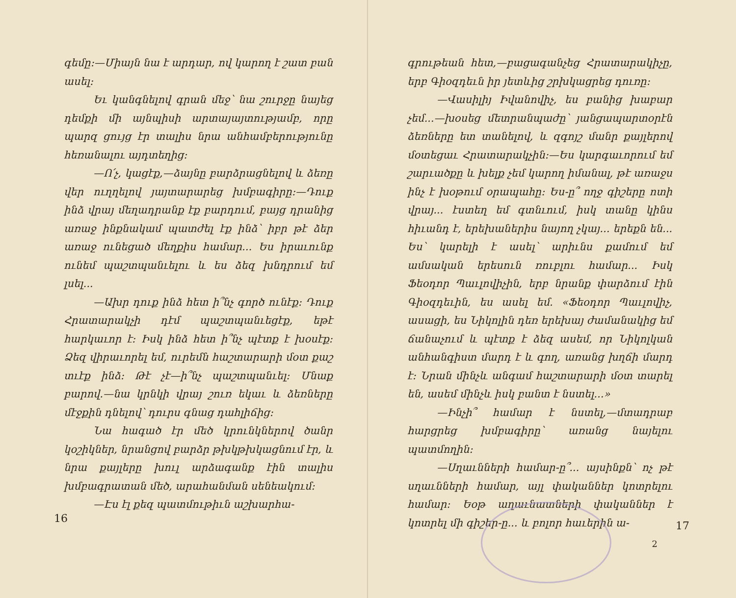գեմը։—Միայն նա է արդար, ով կարող է շատ բան ասել։
Եւ կանգնելով գրան մեջ՝ նա շուրջը նայեց դեմքի մի այնպիսի արտայայտությամբ, որը պարզ ցույց էր տալիս նրա անհամբերությունը հեռանալու այդտեղից։
—Ո՛չ, կացէք,—ձայնը բարձրացնելով և ձեռը վեր ուղղելով յայտարարեց խմբագիրը։—Դուք ինձ վրայ մեղադրանք էք բարդում, բայց դրանից առաջ ինքնակամ պատժել էք ինձ՝ իբր թէ ձեր առաջ ունեցած մեղքիս համար... Ես իրաւունք ունեմ պաշտպանւելու և ես ձեզ խնդրում եմ լսել...
—Ախր դուք ինձ հետ ի՞նչ գործ ունէք։ Դուք Հրատարակչի դէմ պաշտպանւեցէք, եթէ հարկաւոր է։ Իսկ ինձ հետ ի՞նչ պէտք է խօսէք։ Ձեզ վիրաւորել եմ, ուրեմն հաշտարարի մօտ քաշ տւէք ինձ։ Թէ չէ—ի՞նչ պաշտպանւել։ Մնաք բարով.—նա կրնկի վրայ շուռ եկաւ և ձեռները մէջքին դնելով՝ դուրս գնաց դահլիճից։
Նա հագած էր մեծ կրունկներով ծանր կօշիկներ, նրանցով բարձր թխկթխկացնում էր, և նրա քայլերը խուլ արձագանք էին տալիս խմբագրատան մեծ, արահանման սենեակում։
—Էս էլ քեզ պատմութիւն աշխարհա-
16
գրութեան հետ,—բացագանչեց Հրատարակիչը, երբ Գիօզդեւն իր յետևից շրխկացրեց դուռը։
—Վասիլիյ Իվանովիչ, ես բանից խաբար չեմ...—խօսեց մետրանպաժը՝ յանցապարտօրէն ձեռները ետ տանելով, և զգոյշ մանր քայլերով մօտեցաւ Հրատարակչին։—Ես կարգաւորում եմ շարւածքը և խելք չեմ կարող իմանալ, թէ առաջս ինչ է խօթում օրապահը։ Ես-ը՞ ողջ գիշերը ոտի վրայ... էստեղ եմ գտնւում, իսկ տանը կինս հիւանդ է, երեխաներիս նայող չկայ... երեքն են... Ես՝ կարելի է ասել՝ արիւնս քամում եմ ամսական երեսուն ռուբլու համար... Իսկ Ֆեօդոր Պաւլովիչին, երբ նրանք փարձում էին Գիօզդեւին, ես ասել եմ. «Ֆեօդոր Պաւլովիչ, ասացի, ես Նիկոլին դեռ երեխայ ժամանակից եմ ճանաչում և պէտք է ձեզ ասեմ, որ Նիկոլկան անհանգիստ մարդ է և գող, առանց խղճի մարդ է։ Նրան մինչև անգամ հաշտարարի մօտ տարել են, ասեմ մինչև իսկ բանտ է նստել...»
—Ինչի՞ համար է նստել,—մտադրաբ հարցրեց խմբագիրը՝ առանց նայելու պատմողին։
—Սղաւնների համար-ը՞... այսինքն՝ ոչ թէ սղաւնների համար, այլ փականներ կոտրելու համար։ Եօթ աղաւնատների փականներ է կոտրել մի գիշեր-ը... և բոլոր հաւերին ա-
17
2